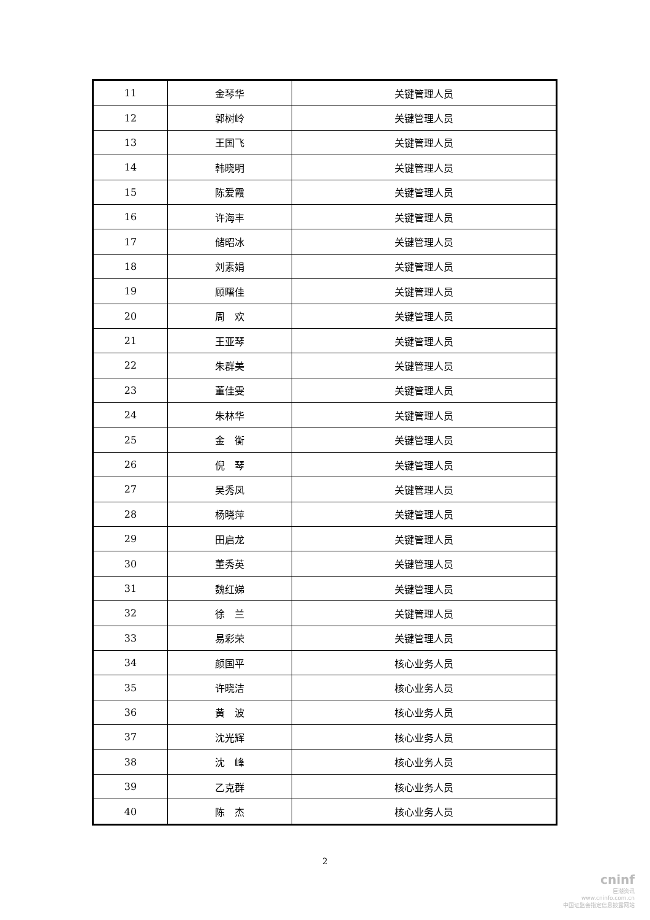| 11 | 金琴华 | 关键管理人员 |
| 12 | 郭树岭 | 关键管理人员 |
| 13 | 王国飞 | 关键管理人员 |
| 14 | 韩晓明 | 关键管理人员 |
| 15 | 陈爱霞 | 关键管理人员 |
| 16 | 许海丰 | 关键管理人员 |
| 17 | 储昭冰 | 关键管理人员 |
| 18 | 刘素娟 | 关键管理人员 |
| 19 | 顾曙佳 | 关键管理人员 |
| 20 | 周 欢 | 关键管理人员 |
| 21 | 王亚琴 | 关键管理人员 |
| 22 | 朱群美 | 关键管理人员 |
| 23 | 董佳雯 | 关键管理人员 |
| 24 | 朱林华 | 关键管理人员 |
| 25 | 金 衡 | 关键管理人员 |
| 26 | 倪 琴 | 关键管理人员 |
| 27 | 吴秀凤 | 关键管理人员 |
| 28 | 杨晓萍 | 关键管理人员 |
| 29 | 田启龙 | 关键管理人员 |
| 30 | 董秀英 | 关键管理人员 |
| 31 | 魏红娣 | 关键管理人员 |
| 32 | 徐 兰 | 关键管理人员 |
| 33 | 易彩荣 | 关键管理人员 |
| 34 | 颜国平 | 核心业务人员 |
| 35 | 许晓洁 | 核心业务人员 |
| 36 | 黄 波 | 核心业务人员 |
| 37 | 沈光辉 | 核心业务人员 |
| 38 | 沈 峰 | 核心业务人员 |
| 39 | 乙克群 | 核心业务人员 |
| 40 | 陈 杰 | 核心业务人员 |
2
cninf
巨潮资讯
www.cninfo.com.cn
中国证监会指定信息披露网站